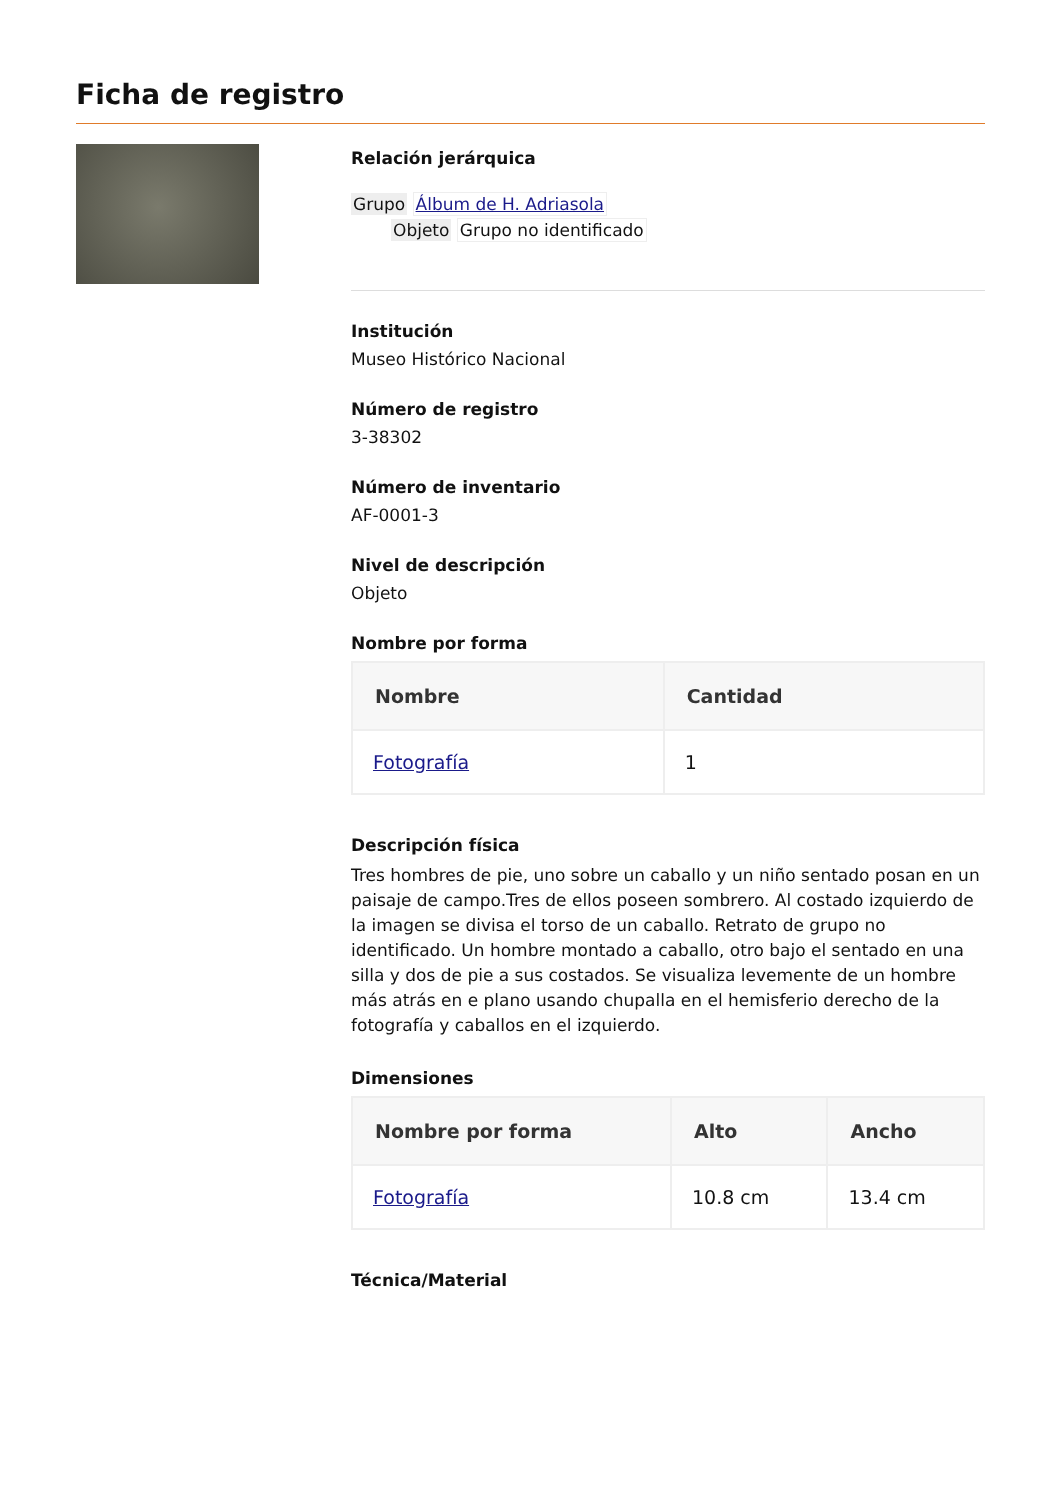Ficha de registro
Relación jerárquica
Grupo Álbum de H. Adriasola
Objeto Grupo no identificado
Institución
Museo Histórico Nacional
Número de registro
3-38302
Número de inventario
AF-0001-3
Nivel de descripción
Objeto
Nombre por forma
| Nombre | Cantidad |
| --- | --- |
| Fotografía | 1 |
Descripción física
Tres hombres de pie, uno sobre un caballo y un niño sentado posan en un paisaje de campo.Tres de ellos poseen sombrero. Al costado izquierdo de la imagen se divisa el torso de un caballo. Retrato de grupo no identificado. Un hombre montado a caballo, otro bajo el sentado en una silla y dos de pie a sus costados. Se visualiza levemente de un hombre más atrás en e plano usando chupalla en el hemisferio derecho de la fotografía y caballos en el izquierdo.
Dimensiones
| Nombre por forma | Alto | Ancho |
| --- | --- | --- |
| Fotografía | 10.8 cm | 13.4 cm |
Técnica/Material